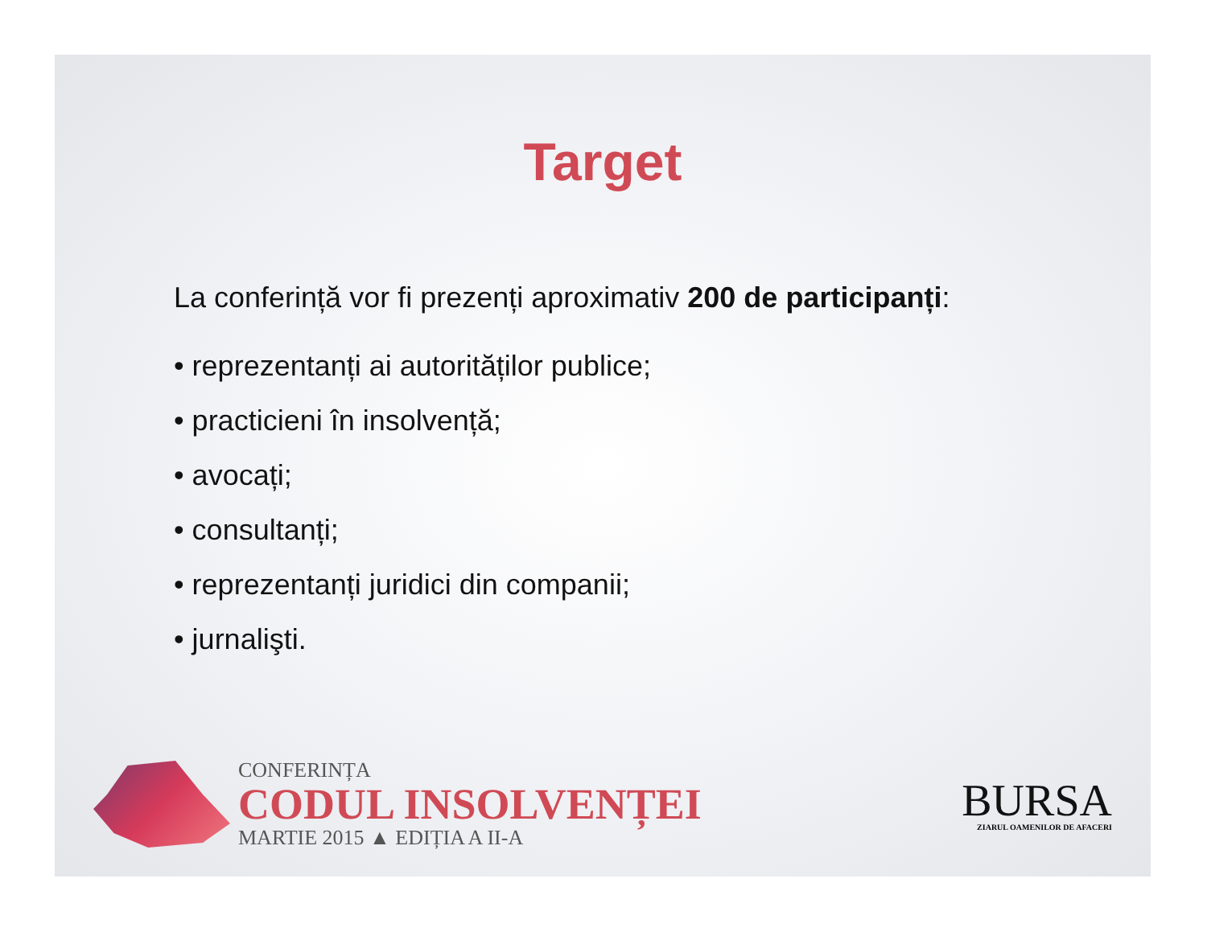Target
La conferință vor fi prezenți aproximativ 200 de participanți:
• reprezentanți ai autorităților publice;
• practicieni în insolvență;
• avocați;
• consultanți;
• reprezentanți juridici din companii;
• jurnalişti.
CONFERINȚA
CODUL INSOLVENȚEI
MARTIE 2015 ▲ EDIȚIA A II-A
BURSA
ZIARUL OAMENILOR DE AFACERI